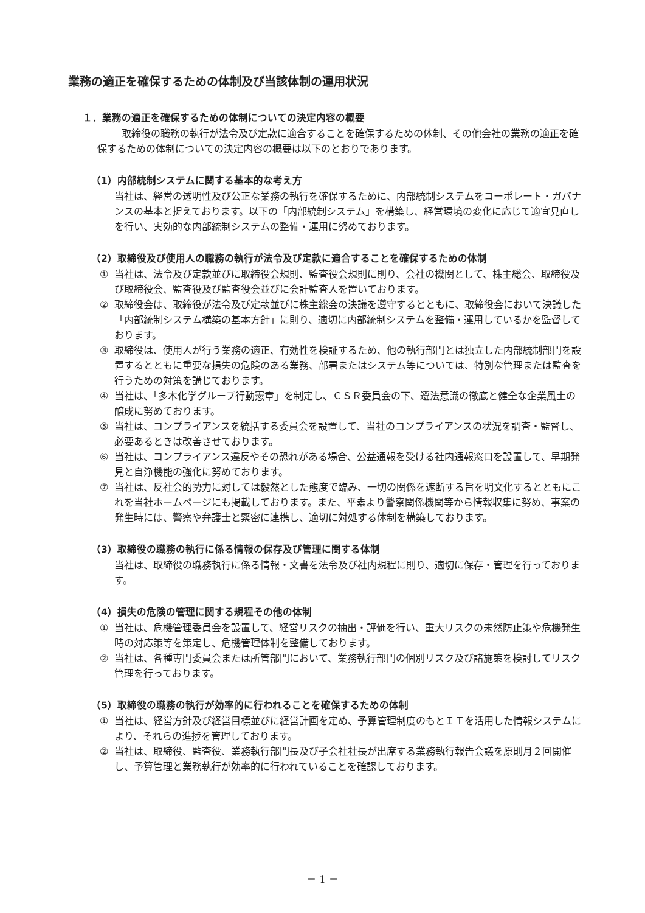業務の適正を確保するための体制及び当該体制の運用状況
１．業務の適正を確保するための体制についての決定内容の概要
取締役の職務の執行が法令及び定款に適合することを確保するための体制、その他会社の業務の適正を確保するための体制についての決定内容の概要は以下のとおりであります。
（1）内部統制システムに関する基本的な考え方
当社は、経営の透明性及び公正な業務の執行を確保するために、内部統制システムをコーポレート・ガバナンスの基本と捉えております。以下の「内部統制システム」を構築し、経営環境の変化に応じて適宜見直しを行い、実効的な内部統制システムの整備・運用に努めております。
（2）取締役及び使用人の職務の執行が法令及び定款に適合することを確保するための体制
① 当社は、法令及び定款並びに取締役会規則、監査役会規則に則り、会社の機関として、株主総会、取締役及び取締役会、監査役及び監査役会並びに会計監査人を置いております。
② 取締役会は、取締役が法令及び定款並びに株主総会の決議を遵守するとともに、取締役会において決議した「内部統制システム構築の基本方針」に則り、適切に内部統制システムを整備・運用しているかを監督しております。
③ 取締役は、使用人が行う業務の適正、有効性を検証するため、他の執行部門とは独立した内部統制部門を設置するとともに重要な損失の危険のある業務、部署またはシステム等については、特別な管理または監査を行うための対策を講じております。
④ 当社は、「多木化学グループ行動憲章」を制定し、ＣＳＲ委員会の下、遵法意識の徹底と健全な企業風土の醸成に努めております。
⑤ 当社は、コンプライアンスを統括する委員会を設置して、当社のコンプライアンスの状況を調査・監督し、必要あるときは改善させております。
⑥ 当社は、コンプライアンス違反やその恐れがある場合、公益通報を受ける社内通報窓口を設置して、早期発見と自浄機能の強化に努めております。
⑦ 当社は、反社会的勢力に対しては毅然とした態度で臨み、一切の関係を遮断する旨を明文化するとともにこれを当社ホームページにも掲載しております。また、平素より警察関係機関等から情報収集に努め、事案の発生時には、警察や弁護士と緊密に連携し、適切に対処する体制を構築しております。
（3）取締役の職務の執行に係る情報の保存及び管理に関する体制
当社は、取締役の職務執行に係る情報・文書を法令及び社内規程に則り、適切に保存・管理を行っております。
（4）損失の危険の管理に関する規程その他の体制
① 当社は、危機管理委員会を設置して、経営リスクの抽出・評価を行い、重大リスクの未然防止策や危機発生時の対応策等を策定し、危機管理体制を整備しております。
② 当社は、各種専門委員会または所管部門において、業務執行部門の個別リスク及び諸施策を検討してリスク管理を行っております。
（5）取締役の職務の執行が効率的に行われることを確保するための体制
① 当社は、経営方針及び経営目標並びに経営計画を定め、予算管理制度のもとＩＴを活用した情報システムにより、それらの進捗を管理しております。
② 当社は、取締役、監査役、業務執行部門長及び子会社社長が出席する業務執行報告会議を原則月２回開催し、予算管理と業務執行が効率的に行われていることを確認しております。
－ 1 －